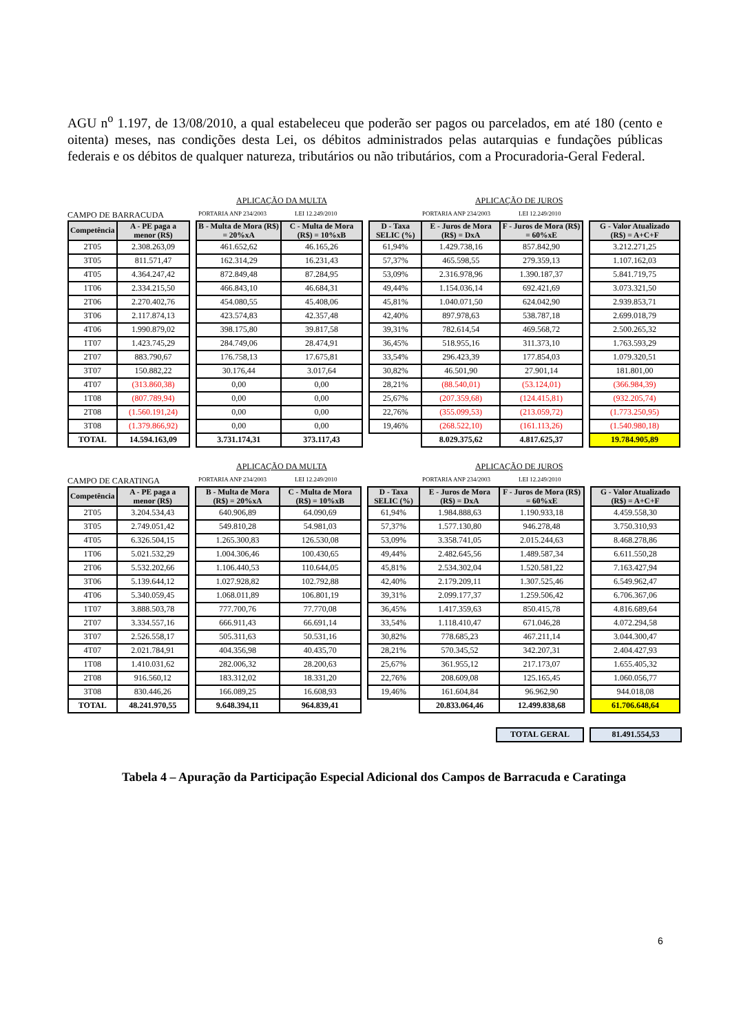AGU n<sup>o</sup> 1.197, de 13/08/2010, a qual estabeleceu que poderão ser pagos ou parcelados, em até 180 (cento e oitenta) meses, nas condições desta Lei, os débitos administrados pelas autarquias e fundações públicas federais e os débitos de qualquer natureza, tributários ou não tributários, com a Procuradoria-Geral Federal.
APLICAÇÃO DA MULTA APLICAÇÃO DE JUROS
CAMPO DE BARRACUDA PORTARIA ANP 234/2003 LEI 12.249/2010 PORTARIA ANP 234/2003 LEI 12.249/2010
| Competência | A - PE paga a menor (R$) | | B - Multa de Mora (R$) = 20%xA | C - Multa de Mora (R$) = 10%xB | | D - Taxa SELIC (%) | E - Juros de Mora (R$) = DxA | F - Juros de Mora (R$) = 60%xE | | G - Valor Atualizado (R$) = A+C+F |
| 2T05 | 2.308.263,09 | | 461.652,62 | 46.165,26 | | 61,94% | 1.429.738,16 | 857.842,90 | | 3.212.271,25 |
| 3T05 | 811.571,47 | | 162.314,29 | 16.231,43 | | 57,37% | 465.598,55 | 279.359,13 | | 1.107.162,03 |
| 4T05 | 4.364.247,42 | | 872.849,48 | 87.284,95 | | 53,09% | 2.316.978,96 | 1.390.187,37 | | 5.841.719,75 |
| 1T06 | 2.334.215,50 | | 466.843,10 | 46.684,31 | | 49,44% | 1.154.036,14 | 692.421,69 | | 3.073.321,50 |
| 2T06 | 2.270.402,76 | | 454.080,55 | 45.408,06 | | 45,81% | 1.040.071,50 | 624.042,90 | | 2.939.853,71 |
| 3T06 | 2.117.874,13 | | 423.574,83 | 42.357,48 | | 42,40% | 897.978,63 | 538.787,18 | | 2.699.018,79 |
| 4T06 | 1.990.879,02 | | 398.175,80 | 39.817,58 | | 39,31% | 782.614,54 | 469.568,72 | | 2.500.265,32 |
| 1T07 | 1.423.745,29 | | 284.749,06 | 28.474,91 | | 36,45% | 518.955,16 | 311.373,10 | | 1.763.593,29 |
| 2T07 | 883.790,67 | | 176.758,13 | 17.675,81 | | 33,54% | 296.423,39 | 177.854,03 | | 1.079.320,51 |
| 3T07 | 150.882,22 | | 30.176,44 | 3.017,64 | | 30,82% | 46.501,90 | 27.901,14 | | 181.801,00 |
| 4T07 | (313.860,38) | | 0,00 | 0,00 | | 28,21% | (88.540,01) | (53.124,01) | | (366.984,39) |
| 1T08 | (807.789,94) | | 0,00 | 0,00 | | 25,67% | (207.359,68) | (124.415,81) | | (932.205,74) |
| 2T08 | (1.560.191,24) | | 0,00 | 0,00 | | 22,76% | (355.099,53) | (213.059,72) | | (1.773.250,95) |
| 3T08 | (1.379.866,92) | | 0,00 | 0,00 | | 19,46% | (268.522,10) | (161.113,26) | | (1.540.980,18) |
| TOTAL | 14.594.163,09 | | 3.731.174,31 | 373.117,43 | | | 8.029.375,62 | 4.817.625,37 | | 19.784.905,89 |
APLICAÇÃO DA MULTA APLICAÇÃO DE JUROS
CAMPO DE CARATINGA PORTARIA ANP 234/2003 LEI 12.249/2010 PORTARIA ANP 234/2003 LEI 12.249/2010
| Competência | A - PE paga a menor (R$) | | B - Multa de Mora (R$) = 20%xA | C - Multa de Mora (R$) = 10%xB | | D - Taxa SELIC (%) | E - Juros de Mora (R$) = DxA | F - Juros de Mora (R$) = 60%xE | | G - Valor Atualizado (R$) = A+C+F |
| 2T05 | 3.204.534,43 | | 640.906,89 | 64.090,69 | | 61,94% | 1.984.888,63 | 1.190.933,18 | | 4.459.558,30 |
| 3T05 | 2.749.051,42 | | 549.810,28 | 54.981,03 | | 57,37% | 1.577.130,80 | 946.278,48 | | 3.750.310,93 |
| 4T05 | 6.326.504,15 | | 1.265.300,83 | 126.530,08 | | 53,09% | 3.358.741,05 | 2.015.244,63 | | 8.468.278,86 |
| 1T06 | 5.021.532,29 | | 1.004.306,46 | 100.430,65 | | 49,44% | 2.482.645,56 | 1.489.587,34 | | 6.611.550,28 |
| 2T06 | 5.532.202,66 | | 1.106.440,53 | 110.644,05 | | 45,81% | 2.534.302,04 | 1.520.581,22 | | 7.163.427,94 |
| 3T06 | 5.139.644,12 | | 1.027.928,82 | 102.792,88 | | 42,40% | 2.179.209,11 | 1.307.525,46 | | 6.549.962,47 |
| 4T06 | 5.340.059,45 | | 1.068.011,89 | 106.801,19 | | 39,31% | 2.099.177,37 | 1.259.506,42 | | 6.706.367,06 |
| 1T07 | 3.888.503,78 | | 777.700,76 | 77.770,08 | | 36,45% | 1.417.359,63 | 850.415,78 | | 4.816.689,64 |
| 2T07 | 3.334.557,16 | | 666.911,43 | 66.691,14 | | 33,54% | 1.118.410,47 | 671.046,28 | | 4.072.294,58 |
| 3T07 | 2.526.558,17 | | 505.311,63 | 50.531,16 | | 30,82% | 778.685,23 | 467.211,14 | | 3.044.300,47 |
| 4T07 | 2.021.784,91 | | 404.356,98 | 40.435,70 | | 28,21% | 570.345,52 | 342.207,31 | | 2.404.427,93 |
| 1T08 | 1.410.031,62 | | 282.006,32 | 28.200,63 | | 25,67% | 361.955,12 | 217.173,07 | | 1.655.405,32 |
| 2T08 | 916.560,12 | | 183.312,02 | 18.331,20 | | 22,76% | 208.609,08 | 125.165,45 | | 1.060.056,77 |
| 3T08 | 830.446,26 | | 166.089,25 | 16.608,93 | | 19,46% | 161.604,84 | 96.962,90 | | 944.018,08 |
| TOTAL | 48.241.970,55 | | 9.648.394,11 | 964.839,41 | | | 20.833.064,46 | 12.499.838,68 | | 61.706.648,64 |
| TOTAL GERAL | | 81.491.554,53 |
Tabela 4 – Apuração da Participação Especial Adicional dos Campos de Barracuda e Caratinga
6